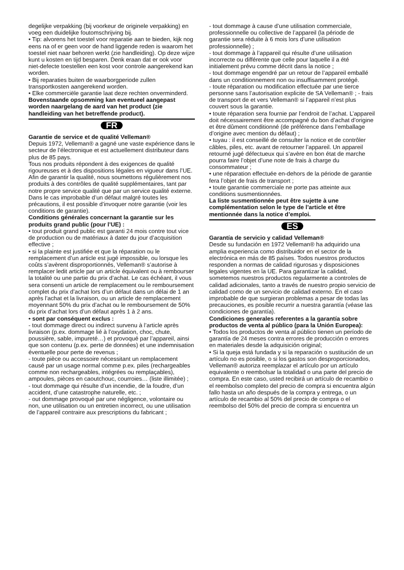degelijke verpakking (bij voorkeur de originele verpakking) en voeg een duidelijke foutomschrijving bij.
• Tip: alvorens het toestel voor reparatie aan te bieden, kijk nog eens na of er geen voor de hand liggende reden is waarom het toestel niet naar behoren werkt (zie handleiding). Op deze wijze kunt u kosten en tijd besparen. Denk eraan dat er ook voor niet-defecte toestellen een kost voor controle aangerekend kan worden.
• Bij reparaties buiten de waarborgperiode zullen transportkosten aangerekend worden.
• Elke commerciële garantie laat deze rechten onverminderd.
Bovenstaande opsomming kan eventueel aangepast worden naargelang de aard van het product (zie handleiding van het betreffende product).
FR
Garantie de service et de qualité Velleman®
Depuis 1972, Velleman® a gagné une vaste expérience dans le secteur de l’électronique et est actuellement distributeur dans plus de 85 pays.
Tous nos produits répondent à des exigences de qualité rigoureuses et à des dispositions légales en vigueur dans l’UE. Afin de garantir la qualité, nous soumettons régulièrement nos produits à des contrôles de qualité supplémentaires, tant par notre propre service qualité que par un service qualité externe. Dans le cas improbable d’un défaut malgré toutes les précautions, il est possible d’invoquer notre garantie (voir les conditions de garantie).
Conditions générales concernant la garantie sur les produits grand public (pour l’UE) :
• tout produit grand public est garanti 24 mois contre tout vice de production ou de matériaux à dater du jour d’acquisition effective ;
• si la plainte est justifiée et que la réparation ou le remplacement d’un article est jugé impossible, ou lorsque les coûts s’avèrent disproportionnés, Velleman® s’autorise à remplacer ledit article par un article équivalent ou à rembourser la totalité ou une partie du prix d’achat. Le cas échéant, il vous sera consenti un article de remplacement ou le remboursement complet du prix d’achat lors d’un défaut dans un délai de 1 an après l’achat et la livraison, ou un article de remplacement moyennant 50% du prix d’achat ou le remboursement de 50% du prix d’achat lors d’un défaut après 1 à 2 ans.
• sont par conséquent exclus :
- tout dommage direct ou indirect survenu à l’article après livraison (p.ex. dommage lié à l’oxydation, choc, chute, poussière, sable, impureté…) et provoqué par l’appareil, ainsi que son contenu (p.ex. perte de données) et une indemnisation éventuelle pour perte de revenus ;
- toute pièce ou accessoire nécessitant un remplacement causé par un usage normal comme p.ex. piles (rechargeables comme non rechargeables, intégrées ou remplaçables), ampoules, pièces en caoutchouc, courroies… (liste illimitée) ;
- tout dommage qui résulte d’un incendie, de la foudre, d’un accident, d’une catastrophe naturelle, etc. ;
- out dommage provoqué par une négligence, volontaire ou non, une utilisation ou un entretien incorrect, ou une utilisation de l’appareil contraire aux prescriptions du fabricant ;
- tout dommage à cause d’une utilisation commerciale, professionnelle ou collective de l’appareil (la période de garantie sera réduite à 6 mois lors d’une utilisation professionnelle) ;
- tout dommage à l’appareil qui résulte d’une utilisation incorrecte ou différente que celle pour laquelle il a été initialement prévu comme décrit dans la notice ;
- tout dommage engendré par un retour de l’appareil emballé dans un conditionnement non ou insuffisamment protégé.
- toute réparation ou modification effectuée par une tierce personne sans l’autorisation explicite de SA Velleman® ; - frais de transport de et vers Velleman® si l’appareil n’est plus couvert sous la garantie.
• toute réparation sera fournie par l’endroit de l’achat. L’appareil doit nécessairement être accompagné du bon d’achat d’origine et être dûment conditionné (de préférence dans l’emballage d’origine avec mention du défaut) ;
• tuyau : il est conseillé de consulter la notice et de contrôler câbles, piles, etc. avant de retourner l’appareil. Un appareil retourné jugé défectueux qui s’avère en bon état de marche pourra faire l’objet d’une note de frais à charge du consommateur ;
• une réparation effectuée en-dehors de la période de garantie fera l’objet de frais de transport ;
• toute garantie commerciale ne porte pas atteinte aux conditions susmentionnées.
La liste susmentionnée peut être sujette à une complémentation selon le type de l’article et être mentionnée dans la notice d’emploi.
ES
Garantía de servicio y calidad Velleman®
Desde su fundación en 1972 Velleman® ha adquirido una amplia experiencia como distribuidor en el sector de la electrónica en más de 85 países. Todos nuestros productos responden a normas de calidad rigurosas y disposiciones legales vigentes en la UE. Para garantizar la calidad, sometemos nuestros productos regularmente a controles de calidad adicionales, tanto a través de nuestro propio servicio de calidad como de un servicio de calidad externo. En el caso improbable de que surgieran problemas a pesar de todas las precauciones, es posible recurrir a nuestra garantía (véase las condiciones de garantía).
Condiciones generales referentes a la garantía sobre productos de venta al público (para la Unión Europea):
• Todos los productos de venta al público tienen un período de garantía de 24 meses contra errores de producción o errores en materiales desde la adquisición original;
• Si la queja está fundada y si la reparación o sustitución de un artículo no es posible, o si los gastos son desproporcionados, Velleman® autoriza reemplazar el artículo por un artículo equivalente o reembolsar la totalidad o una parte del precio de compra. En este caso, usted recibirá un artículo de recambio o el reembolso completo del precio de compra si encuentra algún fallo hasta un año después de la compra y entrega, o un artículo de recambio al 50% del precio de compra o el reembolso del 50% del precio de compra si encuentra un